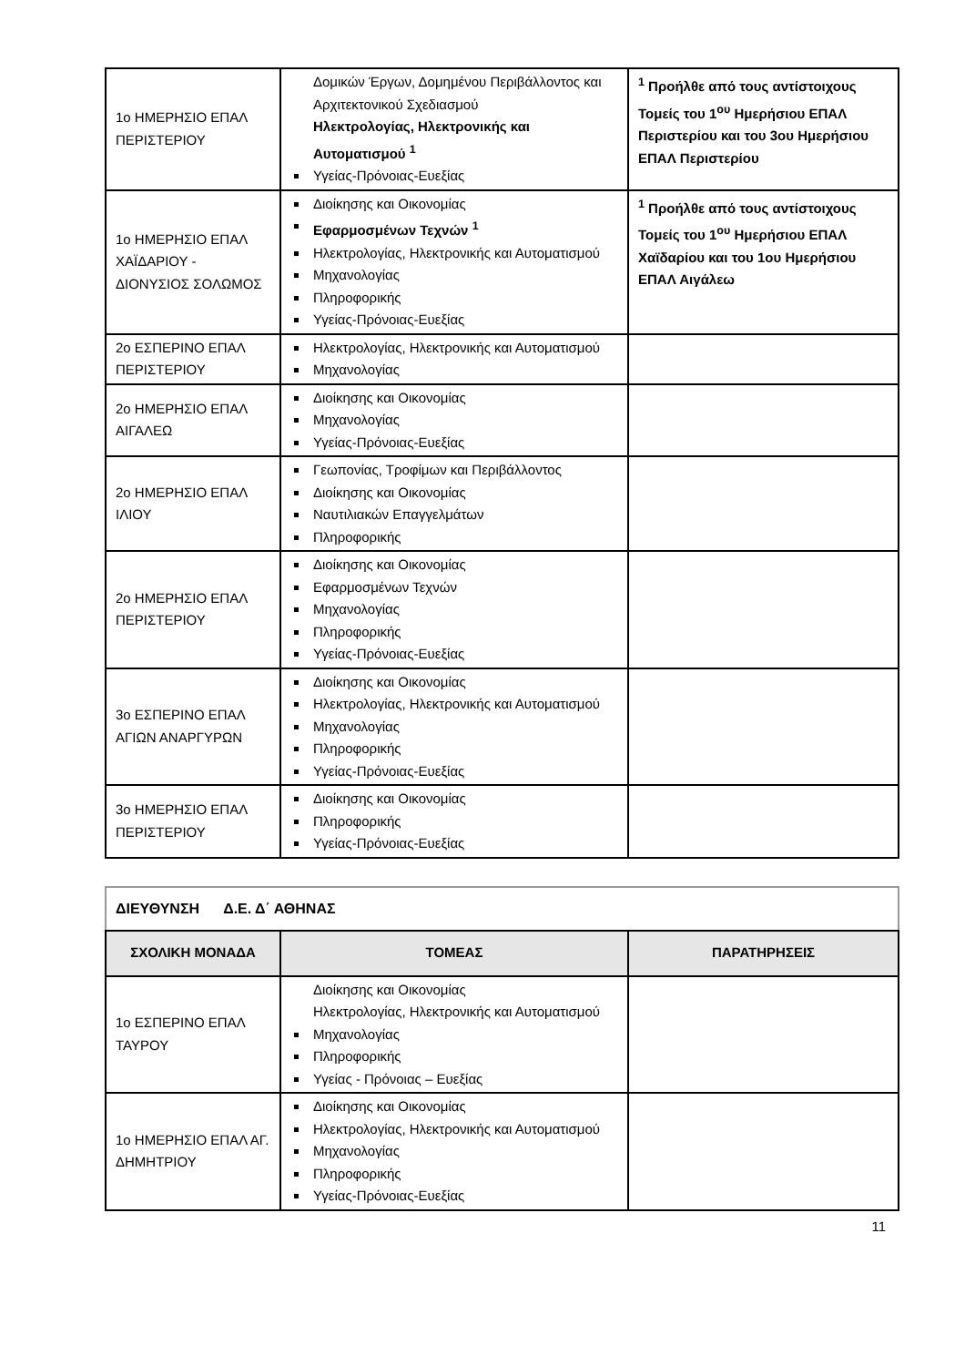| 1ο ΗΜΕΡΗΣΙΟ ΕΠΑΛ ΠΕΡΙΣΤΕΡΙΟΥ | Δομικών Έργων, Δομημένου Περιβάλλοντος και Αρχιτεκτονικού Σχεδιασμού Ηλεκτρολογίας, Ηλεκτρονικής και Αυτοματισμού <sup>1</sup> Υγείας-Πρόνοιας-Ευεξίας | <sup>1</sup> Προήλθε από τους αντίστοιχους Τομείς του 1<sup>ου</sup> Ημερήσιου ΕΠΑΛ Περιστερίου και του 3ου Ημερήσιου ΕΠΑΛ Περιστερίου |
| 1ο ΗΜΕΡΗΣΙΟ ΕΠΑΛ ΧΑΪΔΑΡΙΟΥ - ΔΙΟΝΥΣΙΟΣ ΣΟΛΩΜΟΣ | Διοίκησης και Οικονομίας Εφαρμοσμένων Τεχνών <sup>1</sup> Ηλεκτρολογίας, Ηλεκτρονικής και Αυτοματισμού Μηχανολογίας Πληροφορικής Υγείας-Πρόνοιας-Ευεξίας | <sup>1</sup> Προήλθε από τους αντίστοιχους Τομείς του 1<sup>ου</sup> Ημερήσιου ΕΠΑΛ Χαϊδαρίου και του 1ου Ημερήσιου ΕΠΑΛ Αιγάλεω |
| 2ο ΕΣΠΕΡΙΝΟ ΕΠΑΛ ΠΕΡΙΣΤΕΡΙΟΥ | Ηλεκτρολογίας, Ηλεκτρονικής και Αυτοματισμού Μηχανολογίας | |
| 2ο ΗΜΕΡΗΣΙΟ ΕΠΑΛ ΑΙΓΑΛΕΩ | Διοίκησης και Οικονομίας Μηχανολογίας Υγείας-Πρόνοιας-Ευεξίας | |
| 2ο ΗΜΕΡΗΣΙΟ ΕΠΑΛ ΙΛΙΟΥ | Γεωπονίας, Τροφίμων και Περιβάλλοντος Διοίκησης και Οικονομίας Ναυτιλιακών Επαγγελμάτων Πληροφορικής | |
| 2ο ΗΜΕΡΗΣΙΟ ΕΠΑΛ ΠΕΡΙΣΤΕΡΙΟΥ | Διοίκησης και Οικονομίας Εφαρμοσμένων Τεχνών Μηχανολογίας Πληροφορικής Υγείας-Πρόνοιας-Ευεξίας | |
| 3ο ΕΣΠΕΡΙΝΟ ΕΠΑΛ ΑΓΙΩΝ ΑΝΑΡΓΥΡΩΝ | Διοίκησης και Οικονομίας Ηλεκτρολογίας, Ηλεκτρονικής και Αυτοματισμού Μηχανολογίας Πληροφορικής Υγείας-Πρόνοιας-Ευεξίας | |
| 3ο ΗΜΕΡΗΣΙΟ ΕΠΑΛ ΠΕΡΙΣΤΕΡΙΟΥ | Διοίκησης και Οικονομίας Πληροφορικής Υγείας-Πρόνοιας-Ευεξίας | |
ΔΙΕΥΘΥΝΣΗ Δ.Ε. Δ΄ ΑΘΗΝΑΣ
| ΣΧΟΛΙΚΗ ΜΟΝΑΔΑ | ΤΟΜΕΑΣ | ΠΑΡΑΤΗΡΗΣΕΙΣ |
| --- | --- | --- |
| 1ο ΕΣΠΕΡΙΝΟ ΕΠΑΛ ΤΑΥΡΟΥ | Διοίκησης και Οικονομίας Ηλεκτρολογίας, Ηλεκτρονικής και Αυτοματισμού Μηχανολογίας Πληροφορικής Υγείας - Πρόνοιας – Ευεξίας | |
| 1ο ΗΜΕΡΗΣΙΟ ΕΠΑΛ ΑΓ. ΔΗΜΗΤΡΙΟΥ | Διοίκησης και Οικονομίας Ηλεκτρολογίας, Ηλεκτρονικής και Αυτοματισμού Μηχανολογίας Πληροφορικής Υγείας-Πρόνοιας-Ευεξίας | |
11